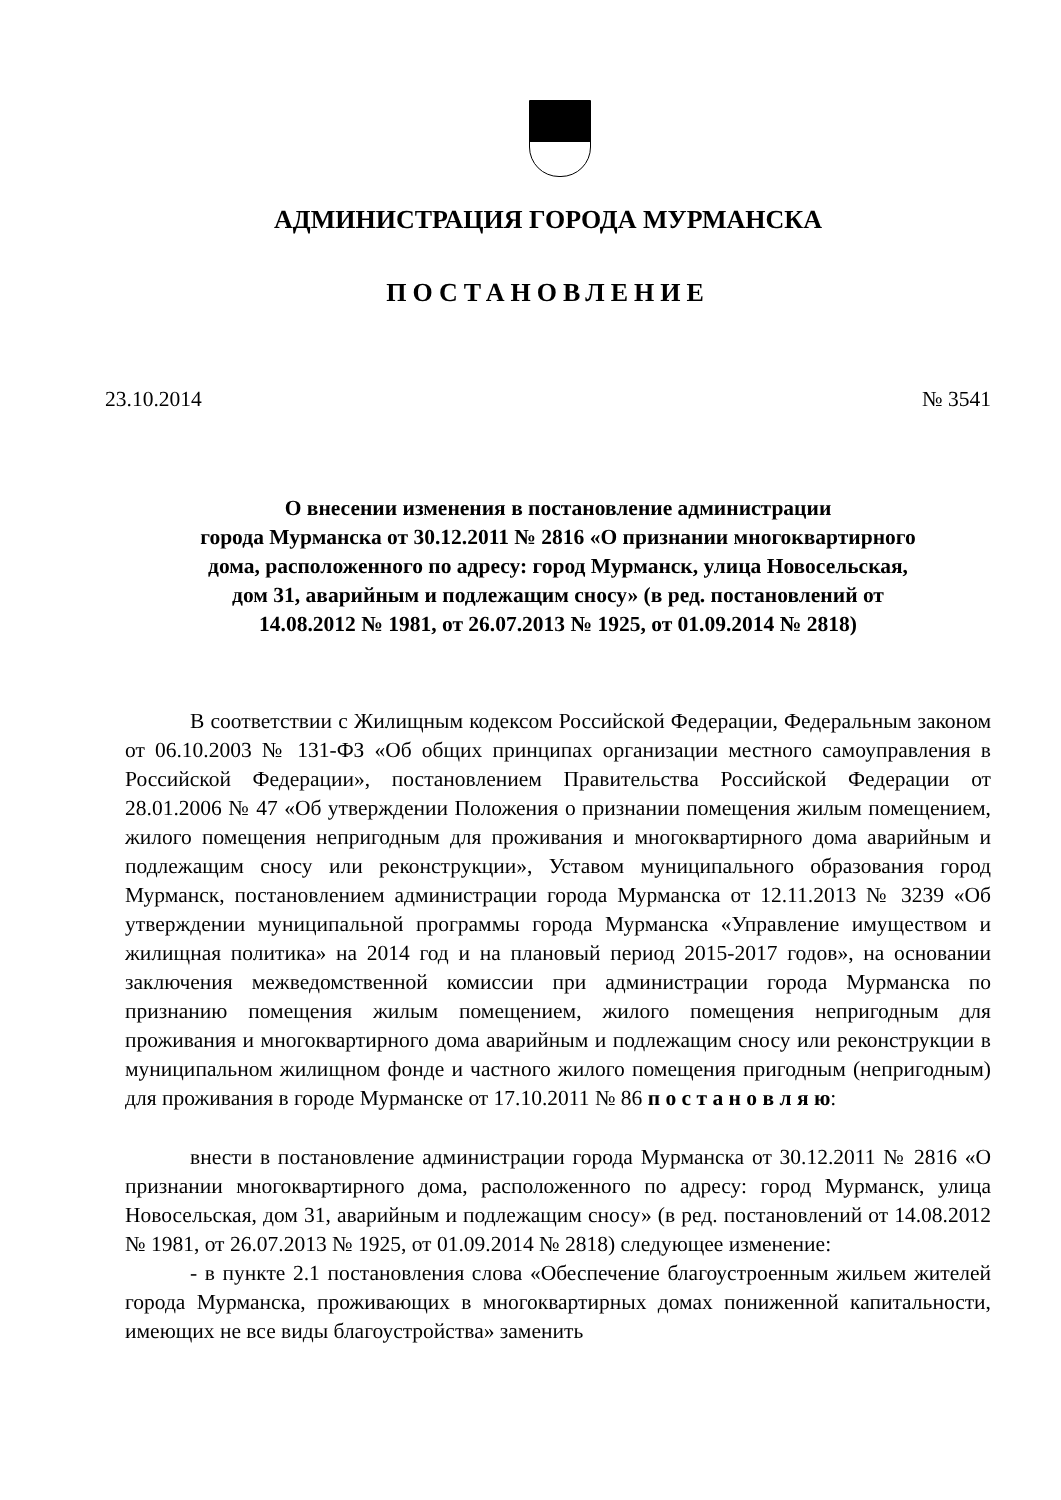АДМИНИСТРАЦИЯ ГОРОДА МУРМАНСКА
ПОСТАНОВЛЕНИЕ
23.10.2014 № 3541
О внесении изменения в постановление администрации
города Мурманска от 30.12.2011 № 2816 «О признании многоквартирного
дома, расположенного по адресу: город Мурманск, улица Новосельская,
дом 31, аварийным и подлежащим сносу» (в ред. постановлений от
14.08.2012 № 1981, от 26.07.2013 № 1925, от 01.09.2014 № 2818)
В соответствии с Жилищным кодексом Российской Федерации, Федеральным законом от 06.10.2003 № 131-ФЗ «Об общих принципах организации местного самоуправления в Российской Федерации», постановлением Правительства Российской Федерации от 28.01.2006 № 47 «Об утверждении Положения о признании помещения жилым помещением, жилого помещения непригодным для проживания и многоквартирного дома аварийным и подлежащим сносу или реконструкции», Уставом муниципального образования город Мурманск, постановлением администрации города Мурманска от 12.11.2013 № 3239 «Об утверждении муниципальной программы города Мурманска «Управление имуществом и жилищная политика» на 2014 год и на плановый период 2015-2017 годов», на основании заключения межведомственной комиссии при администрации города Мурманска по признанию помещения жилым помещением, жилого помещения непригодным для проживания и многоквартирного дома аварийным и подлежащим сносу или реконструкции в муниципальном жилищном фонде и частного жилого помещения пригодным (непригодным) для проживания в городе Мурманске от 17.10.2011 № 86 п о с т а н о в л я ю:
внести в постановление администрации города Мурманска от 30.12.2011 № 2816 «О признании многоквартирного дома, расположенного по адресу: город Мурманск, улица Новосельская, дом 31, аварийным и подлежащим сносу» (в ред. постановлений от 14.08.2012 № 1981, от 26.07.2013 № 1925, от 01.09.2014 № 2818) следующее изменение:
- в пункте 2.1 постановления слова «Обеспечение благоустроенным жильем жителей города Мурманска, проживающих в многоквартирных домах пониженной капитальности, имеющих не все виды благоустройства» заменить